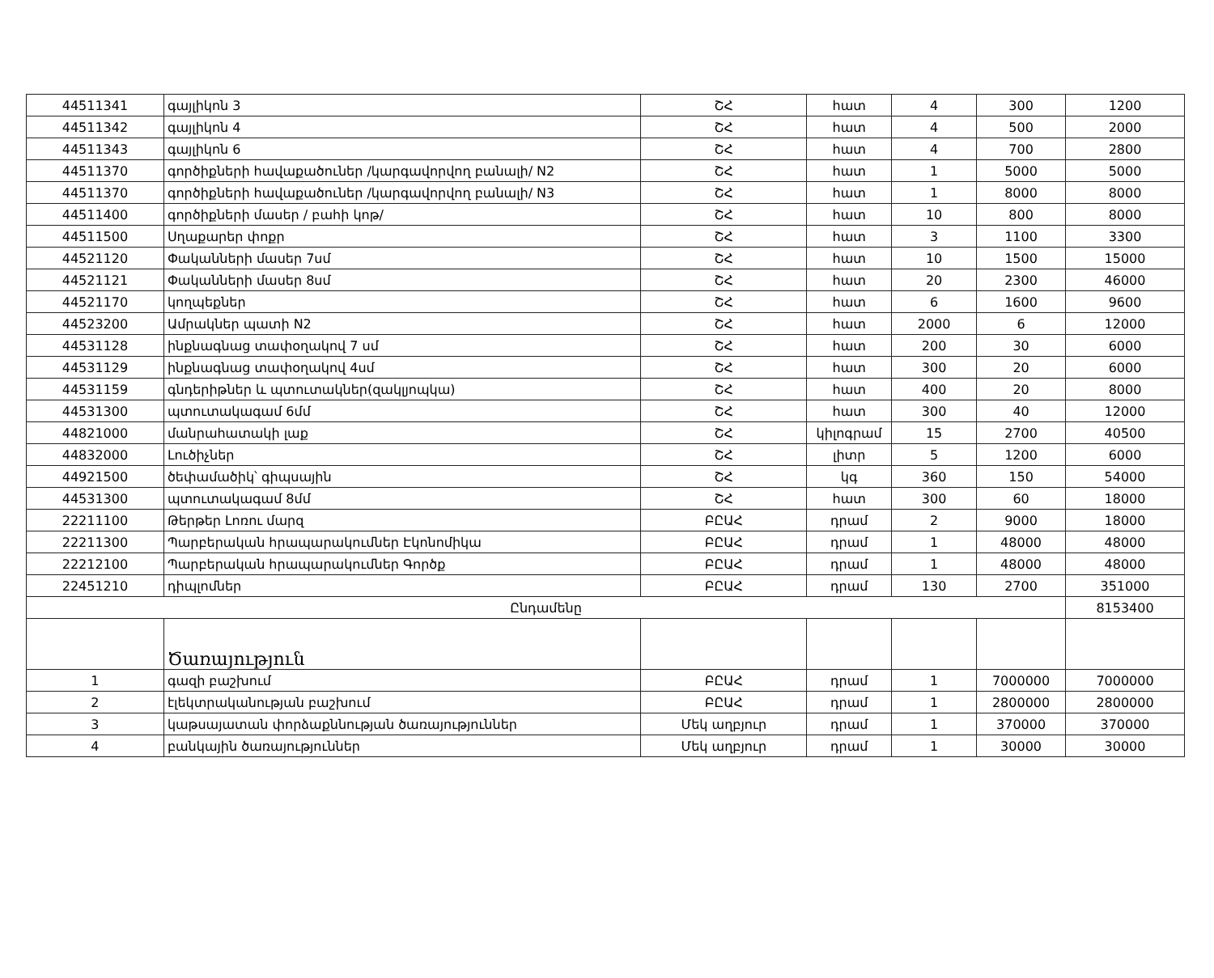| 44511341 | գայլիկոն 3 | ՇՀ | հատ | 4 | 300 | 1200 |
| 44511342 | գայլիկոն 4 | ՇՀ | հատ | 4 | 500 | 2000 |
| 44511343 | գայլիկոն 6 | ՇՀ | հատ | 4 | 700 | 2800 |
| 44511370 | գործիքների հավաքածուներ /կարգավորվող բանալի/ N2 | ՇՀ | հատ | 1 | 5000 | 5000 |
| 44511370 | գործիքների հավաքածուներ /կարգավորվող բանալի/ N3 | ՇՀ | հատ | 1 | 8000 | 8000 |
| 44511400 | գործիքների մասեր / բահի կոթ/ | ՇՀ | հատ | 10 | 800 | 8000 |
| 44511500 | Սղաքարեր փոքր | ՇՀ | հատ | 3 | 1100 | 3300 |
| 44521120 | Փականների մասեր 7սմ | ՇՀ | հատ | 10 | 1500 | 15000 |
| 44521121 | Փականների մասեր 8սմ | ՇՀ | հատ | 20 | 2300 | 46000 |
| 44521170 | կողպեքներ | ՇՀ | հատ | 6 | 1600 | 9600 |
| 44523200 | Ամրակներ պատի N2 | ՇՀ | հատ | 2000 | 6 | 12000 |
| 44531128 | ինքնագնաց տափօղակով 7 սմ | ՇՀ | հատ | 200 | 30 | 6000 |
| 44531129 | ինքնագնաց տափօղակով 4սմ | ՇՀ | հատ | 300 | 20 | 6000 |
| 44531159 | գնդերիթներ և պտուտակներ(զակլյոպկա) | ՇՀ | հատ | 400 | 20 | 8000 |
| 44531300 | պտուտակագամ 6մմ | ՇՀ | հատ | 300 | 40 | 12000 |
| 44821000 | մանրահատակի լաք | ՇՀ | կիլոգրամ | 15 | 2700 | 40500 |
| 44832000 | Լուծիչներ | ՇՀ | լիտր | 5 | 1200 | 6000 |
| 44921500 | ծեփամածիկ՝ գիպսային | ՇՀ | կգ | 360 | 150 | 54000 |
| 44531300 | պտուտակագամ 8մմ | ՇՀ | հատ | 300 | 60 | 18000 |
| 22211100 | Թերթեր Լոռու մարզ | ԲԸԱՀ | դրամ | 2 | 9000 | 18000 |
| 22211300 | Պարբերական հրապարակումներ Էկոնոմիկա | ԲԸԱՀ | դրամ | 1 | 48000 | 48000 |
| 22212100 | Պարբերական հրապարակումներ Գործք | ԲԸԱՀ | դրամ | 1 | 48000 | 48000 |
| 22451210 | դիպլոմներ | ԲԸԱՀ | դրամ | 130 | 2700 | 351000 |
| Ընդամենը | | | | | | 8153400 |
| | Ծառայություն | | | | | |
| 1 | գազի բաշխում | ԲԸԱՀ | դրամ | 1 | 7000000 | 7000000 |
| 2 | էլեկտրականության բաշխում | ԲԸԱՀ | դրամ | 1 | 2800000 | 2800000 |
| 3 | կաթսայատան փորձաքննության ծառայություններ | Մեկ աղբյուր | դրամ | 1 | 370000 | 370000 |
| 4 | բանկային ծառայություններ | Մեկ աղբյուր | դրամ | 1 | 30000 | 30000 |